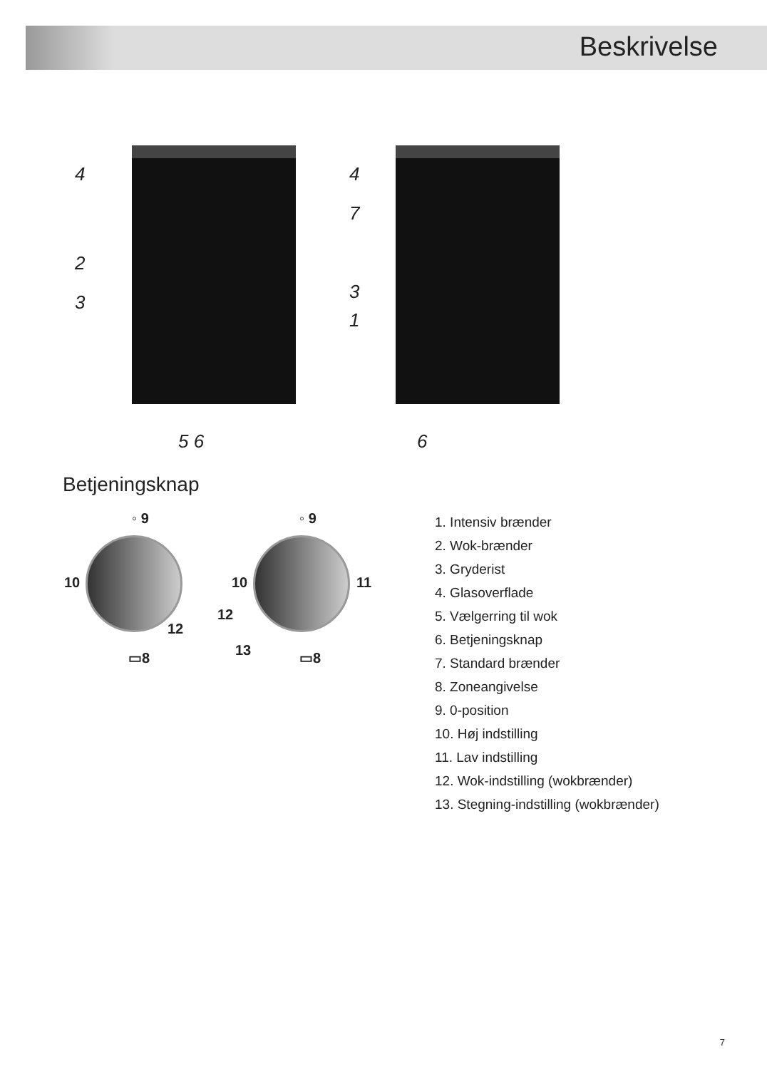Beskrivelse
4
2
3
5 6
4
7
3
1
6
Betjeningsknap
◦ 9
10
12
▭8
◦ 9
10 11
12
13 ▭8
1. Intensiv brænder
2. Wok-brænder
3. Gryderist
4. Glasoverflade
5. Vælgerring til wok
6. Betjeningsknap
7. Standard brænder
8. Zoneangivelse
9. 0-position
10. Høj indstilling
11. Lav indstilling
12. Wok-indstilling (wokbrænder)
13. Stegning-indstilling (wokbrænder)
7